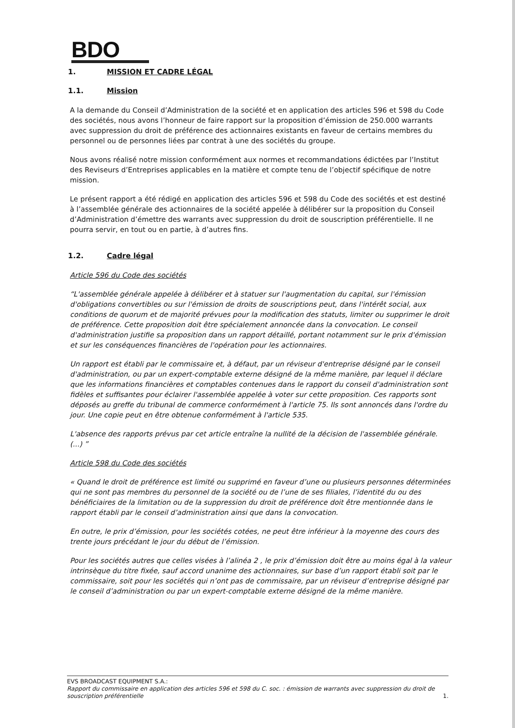BDO
1. MISSION ET CADRE LÉGAL
1.1. Mission
A la demande du Conseil d’Administration de la société et en application des articles 596 et 598 du Code des sociétés, nous avons l’honneur de faire rapport sur la proposition d’émission de 250.000 warrants avec suppression du droit de préférence des actionnaires existants en faveur de certains membres du personnel ou de personnes liées par contrat à une des sociétés du groupe.
Nous avons réalisé notre mission conformément aux normes et recommandations édictées par l’Institut des Reviseurs d’Entreprises applicables en la matière et compte tenu de l’objectif spécifique de notre mission.
Le présent rapport a été rédigé en application des articles 596 et 598 du Code des sociétés et est destiné à l’assemblée générale des actionnaires de la société appelée à délibérer sur la proposition du Conseil d’Administration d’émettre des warrants avec suppression du droit de souscription préférentielle. Il ne pourra servir, en tout ou en partie, à d’autres fins.
1.2. Cadre légal
Article 596 du Code des sociétés
“L'assemblée générale appelée à délibérer et à statuer sur l'augmentation du capital, sur l'émission d'obligations convertibles ou sur l'émission de droits de souscriptions peut, dans l'intérêt social, aux conditions de quorum et de majorité prévues pour la modification des statuts, limiter ou supprimer le droit de préférence. Cette proposition doit être spécialement annoncée dans la convocation. Le conseil d'administration justifie sa proposition dans un rapport détaillé, portant notamment sur le prix d'émission et sur les conséquences financières de l'opération pour les actionnaires.
Un rapport est établi par le commissaire et, à défaut, par un réviseur d'entreprise désigné par le conseil d'administration, ou par un expert-comptable externe désigné de la même manière, par lequel il déclare que les informations financières et comptables contenues dans le rapport du conseil d'administration sont fidèles et suffisantes pour éclairer l'assemblée appelée à voter sur cette proposition. Ces rapports sont déposés au greffe du tribunal de commerce conformément à l'article 75. Ils sont annoncés dans l'ordre du jour. Une copie peut en être obtenue conformément à l'article 535.
L'absence des rapports prévus par cet article entraîne la nullité de la décision de l'assemblée générale. (...) ”
Article 598 du Code des sociétés
« Quand le droit de préférence est limité ou supprimé en faveur d’une ou plusieurs personnes déterminées qui ne sont pas membres du personnel de la société ou de l’une de ses filiales, l’identité du ou des bénéficiaires de la limitation ou de la suppression du droit de préférence doit être mentionnée dans le rapport établi par le conseil d’administration ainsi que dans la convocation.
En outre, le prix d’émission, pour les sociétés cotées, ne peut être inférieur à la moyenne des cours des trente jours précédant le jour du début de l’émission.
Pour les sociétés autres que celles visées à l’alinéa 2 , le prix d’émission doit être au moins égal à la valeur intrinsèque du titre fixée, sauf accord unanime des actionnaires, sur base d’un rapport établi soit par le commissaire, soit pour les sociétés qui n’ont pas de commissaire, par un réviseur d’entreprise désigné par le conseil d’administration ou par un expert-comptable externe désigné de la même manière.
EVS BROADCAST EQUIPMENT S.A.:
Rapport du commissaire en application des articles 596 et 598 du C. soc. : émission de warrants avec suppression du droit de souscription préférentielle 1.